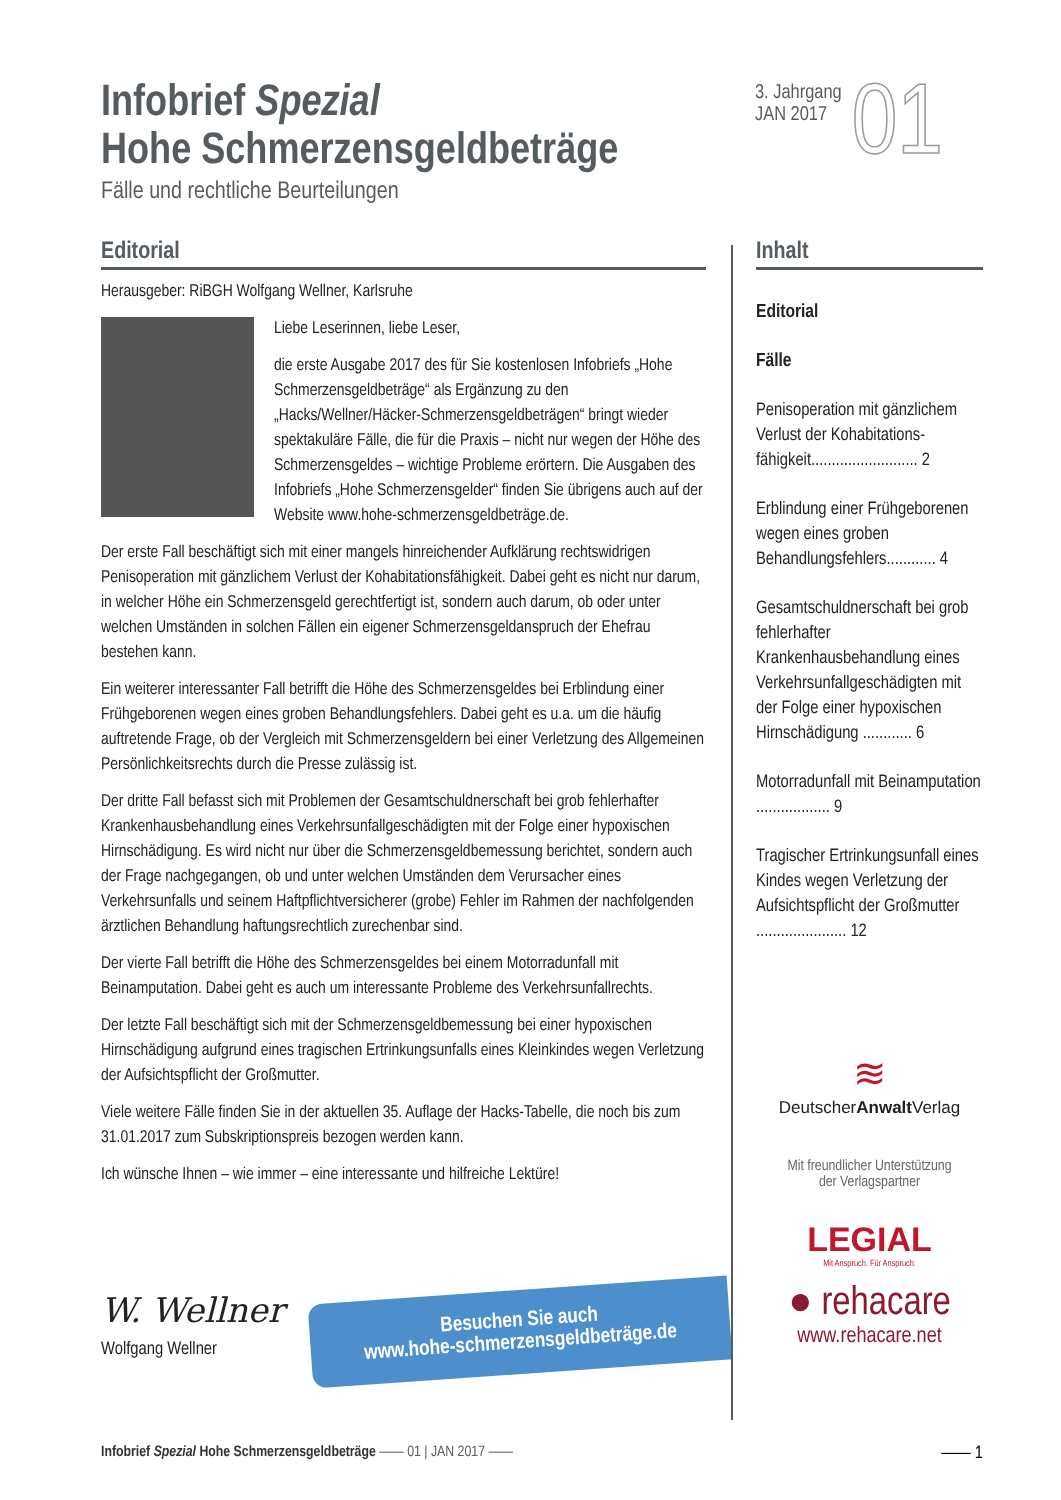Infobrief Spezial
Hohe Schmerzensgeldbeträge
Fälle und rechtliche Beurteilungen
3. Jahrgang
JAN 2017
01
Editorial
Herausgeber: RiBGH Wolfgang Wellner, Karlsruhe
Liebe Leserinnen, liebe Leser,
die erste Ausgabe 2017 des für Sie kostenlosen Infobriefs „Hohe Schmerzensgeldbeträge“ als Ergänzung zu den „Hacks/Wellner/Häcker-Schmerzensgeldbeträgen“ bringt wieder spektakuläre Fälle, die für die Praxis – nicht nur wegen der Höhe des Schmerzensgeldes – wichtige Probleme erörtern. Die Ausgaben des Infobriefs „Hohe Schmerzensgelder“ finden Sie übrigens auch auf der Website www.hohe-schmerzensgeldbeträge.de.
Der erste Fall beschäftigt sich mit einer mangels hinreichender Aufklärung rechtswidrigen Penisoperation mit gänzlichem Verlust der Kohabitationsfähigkeit. Dabei geht es nicht nur darum, in welcher Höhe ein Schmerzensgeld gerechtfertigt ist, sondern auch darum, ob oder unter welchen Umständen in solchen Fällen ein eigener Schmerzensgeldanspruch der Ehefrau bestehen kann.
Ein weiterer interessanter Fall betrifft die Höhe des Schmerzensgeldes bei Erblindung einer Frühgeborenen wegen eines groben Behandlungsfehlers. Dabei geht es u.a. um die häufig auftretende Frage, ob der Vergleich mit Schmerzensgeldern bei einer Verletzung des Allgemeinen Persönlichkeitsrechts durch die Presse zulässig ist.
Der dritte Fall befasst sich mit Problemen der Gesamtschuldnerschaft bei grob fehlerhafter Krankenhausbehandlung eines Verkehrsunfallgeschädigten mit der Folge einer hypoxischen Hirnschädigung. Es wird nicht nur über die Schmerzensgeldbemessung berichtet, sondern auch der Frage nachgegangen, ob und unter welchen Umständen dem Verursacher eines Verkehrsunfalls und seinem Haftpflichtversicherer (grobe) Fehler im Rahmen der nachfolgenden ärztlichen Behandlung haftungsrechtlich zurechenbar sind.
Der vierte Fall betrifft die Höhe des Schmerzensgeldes bei einem Motorradunfall mit Beinamputation. Dabei geht es auch um interessante Probleme des Verkehrsunfallrechts.
Der letzte Fall beschäftigt sich mit der Schmerzensgeldbemessung bei einer hypoxischen Hirnschädigung aufgrund eines tragischen Ertrinkungsunfalls eines Kleinkindes wegen Verletzung der Aufsichtspflicht der Großmutter.
Viele weitere Fälle finden Sie in der aktuellen 35. Auflage der Hacks-Tabelle, die noch bis zum 31.01.2017 zum Subskriptionspreis bezogen werden kann.
Ich wünsche Ihnen – wie immer – eine interessante und hilfreiche Lektüre!
W. Wellner
Wolfgang Wellner
Besuchen Sie auch
www.hohe-schmerzensgeldbeträge.de
Inhalt
Editorial
Fälle
Penisoperation mit gänzlichem Verlust der Kohabitations­fähigkeit.......................... 2
Erblindung einer Frühgeborenen wegen eines groben Behandlungsfehlers............ 4
Gesamtschuldnerschaft bei grob fehlerhafter Krankenhausbehandlung eines Verkehrsunfallgeschädigten mit der Folge einer hypoxischen Hirnschädigung ............ 6
Motorradunfall mit Beinamputation .................. 9
Tragischer Ertrinkungsunfall eines Kindes wegen Verletzung der Aufsichtspflicht der Großmutter ...................... 12
≋
DeutscherAnwalt Verlag
Mit freundlicher Unterstützung
der Verlagspartner
LEGIAL
Mit Anspruch. Für Anspruch.
● rehacare
www.rehacare.net
Infobrief Spezial Hohe Schmerzensgeldbeträge —— 01 | JAN 2017 —— —— 1